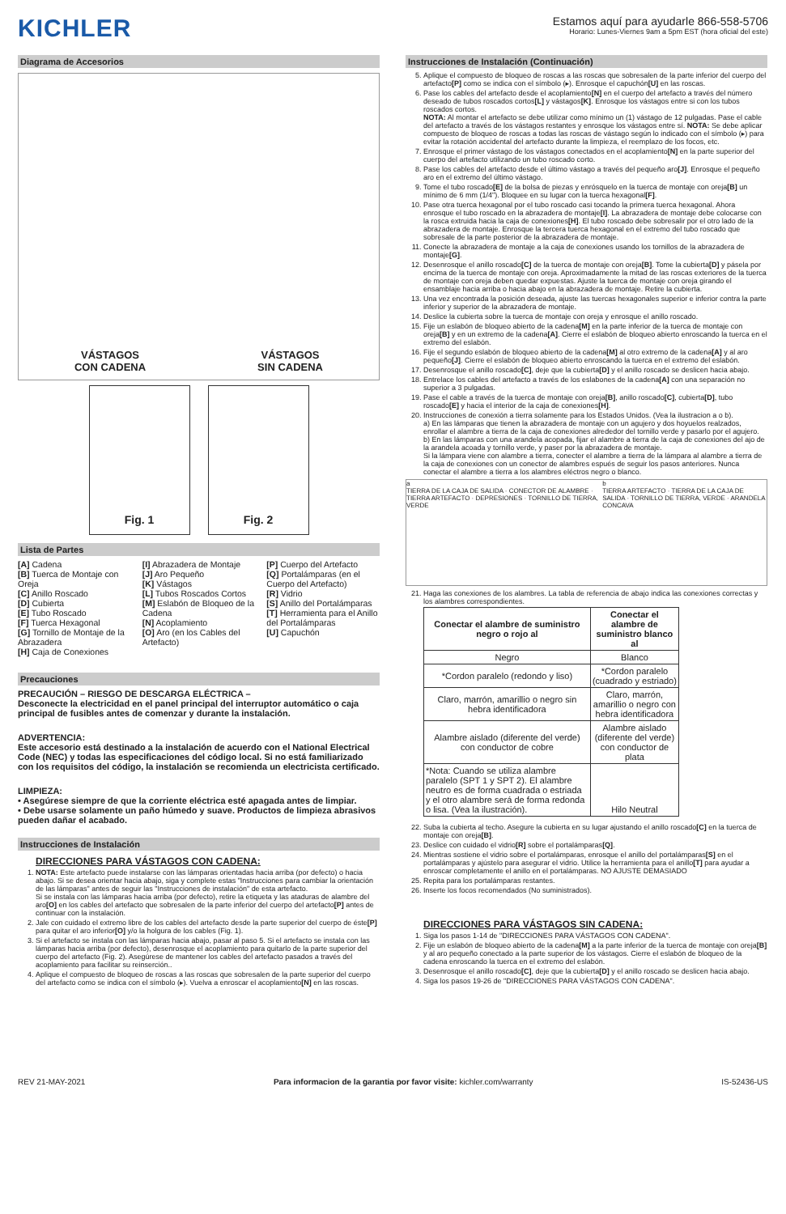KICHLER
Estamos aquí para ayudarle 866-558-5706
Horario: Lunes-Viernes 9am a 5pm EST (hora oficial del este)
Diagrama de Accesorios
VÁSTAGOS
CON CADENA
VÁSTAGOS
SIN CADENA
Fig. 1 Fig. 2
Lista de Partes
[A] Cadena
[B] Tuerca de Montaje con Oreja
[C] Anillo Roscado
[D] Cubierta
[E] Tubo Roscado
[F] Tuerca Hexagonal
[G] Tornillo de Montaje de la Abrazadera
[H] Caja de Conexiones
[I] Abrazadera de Montaje
[J] Aro Pequeño
[K] Vástagos
[L] Tubos Roscados Cortos
[M] Eslabón de Bloqueo de la Cadena
[N] Acoplamiento
[O] Aro (en los Cables del Artefacto)
[P] Cuerpo del Artefacto
[Q] Portalámparas (en el Cuerpo del Artefacto)
[R] Vidrio
[S] Anillo del Portalámparas
[T] Herramienta para el Anillo del Portalámparas
[U] Capuchón
Precauciones
PRECAUCIÓN – RIESGO DE DESCARGA ELÉCTRICA –
Desconecte la electricidad en el panel principal del interruptor automático o caja principal de fusibles antes de comenzar y durante la instalación.
ADVERTENCIA:
Este accesorio está destinado a la instalación de acuerdo con el National Electrical Code (NEC) y todas las especificaciones del código local. Si no está familiarizado con los requisitos del código, la instalación se recomienda un electricista certificado.
LIMPIEZA:
• Asegúrese siempre de que la corriente eléctrica esté apagada antes de limpiar.
• Debe usarse solamente un paño húmedo y suave. Productos de limpieza abrasivos pueden dañar el acabado.
Instrucciones de Instalación
DIRECCIONES PARA VÁSTAGOS CON CADENA:
1. NOTA: Este artefacto puede instalarse con las lámparas orientadas hacia arriba (por defecto) o hacia abajo. Si se desea orientar hacia abajo, siga y complete estas "Instrucciones para cambiar la orientación de las lámparas" antes de seguir las "Instrucciones de instalación" de esta artefacto.
Si se instala con las lámparas hacia arriba (por defecto), retire la etiqueta y las ataduras de alambre del aro[O] en los cables del artefacto que sobresalen de la parte inferior del cuerpo del artefacto[P] antes de continuar con la instalación.
2. Jale con cuidado el extremo libre de los cables del artefacto desde la parte superior del cuerpo de éste[P] para quitar el aro inferior[O] y/o la holgura de los cables (Fig. 1).
3. Si el artefacto se instala con las lámparas hacia abajo, pasar al paso 5. Si el artefacto se instala con las lámparas hacia arriba (por defecto), desenrosque el acoplamiento para quitarlo de la parte superior del cuerpo del artefacto (Fig. 2). Asegúrese de mantener los cables del artefacto pasados a través del acoplamiento para facilitar su reinserción..
4. Aplique el compuesto de bloqueo de roscas a las roscas que sobresalen de la parte superior del cuerpo del artefacto como se indica con el símbolo (▸). Vuelva a enroscar el acoplamiento[N] en las roscas.
Instrucciones de Instalación (Continuación)
5. Aplique el compuesto de bloqueo de roscas a las roscas que sobresalen de la parte inferior del cuerpo del artefacto[P] como se indica con el símbolo (▸). Enrosque el capuchón[U] en las roscas.
6. Pase los cables del artefacto desde el acoplamiento[N] en el cuerpo del artefacto a través del número deseado de tubos roscados cortos[L] y vástagos[K]. Enrosque los vástagos entre si con los tubos roscados cortos.
NOTA: Al montar el artefacto se debe utilizar como mínimo un (1) vástago de 12 pulgadas. Pase el cable del artefacto a través de los vástagos restantes y enrosque los vástagos entre sí. NOTA: Se debe aplicar compuesto de bloqueo de roscas a todas las roscas de vástago según lo indicado con el símbolo (▸) para evitar la rotación accidental del artefacto durante la limpieza, el reemplazo de los focos, etc.
7. Enrosque el primer vástago de los vástagos conectados en el acoplamiento[N] en la parte superior del cuerpo del artefacto utilizando un tubo roscado corto.
8. Pase los cables del artefacto desde el último vástago a través del pequeño aro[J]. Enrosque el pequeño aro en el extremo del último vástago.
9. Tome el tubo roscado[E] de la bolsa de piezas y enrósquelo en la tuerca de montaje con oreja[B] un mínimo de 6 mm (1/4"). Bloquee en su lugar con la tuerca hexagonal[F].
10. Pase otra tuerca hexagonal por el tubo roscado casi tocando la primera tuerca hexagonal. Ahora enrosque el tubo roscado en la abrazadera de montaje[I]. La abrazadera de montaje debe colocarse con la rosca extruida hacia la caja de conexiones[H]. El tubo roscado debe sobresalir por el otro lado de la abrazadera de montaje. Enrosque la tercera tuerca hexagonal en el extremo del tubo roscado que sobresale de la parte posterior de la abrazadera de montaje.
11. Conecte la abrazadera de montaje a la caja de conexiones usando los tornillos de la abrazadera de montaje[G].
12. Desenrosque el anillo roscado[C] de la tuerca de montaje con oreja[B]. Tome la cubierta[D] y pásela por encima de la tuerca de montaje con oreja. Aproximadamente la mitad de las roscas exteriores de la tuerca de montaje con oreja deben quedar expuestas. Ajuste la tuerca de montaje con oreja girando el ensamblaje hacia arriba o hacia abajo en la abrazadera de montaje. Retire la cubierta.
13. Una vez encontrada la posición deseada, ajuste las tuercas hexagonales superior e inferior contra la parte inferior y superior de la abrazadera de montaje.
14. Deslice la cubierta sobre la tuerca de montaje con oreja y enrosque el anillo roscado.
15. Fije un eslabón de bloqueo abierto de la cadena[M] en la parte inferior de la tuerca de montaje con oreja[B] y en un extremo de la cadena[A]. Cierre el eslabón de bloqueo abierto enroscando la tuerca en el extremo del eslabón.
16. Fije el segundo eslabón de bloqueo abierto de la cadena[M] al otro extremo de la cadena[A] y al aro pequeño[J]. Cierre el eslabón de bloqueo abierto enroscando la tuerca en el extremo del eslabón.
17. Desenrosque el anillo roscado[C], deje que la cubierta[D] y el anillo roscado se deslicen hacia abajo.
18. Entrelace los cables del artefacto a través de los eslabones de la cadena[A] con una separación no superior a 3 pulgadas.
19. Pase el cable a través de la tuerca de montaje con oreja[B], anillo roscado[C], cubierta[D], tubo roscado[E] y hacia el interior de la caja de conexiones[H].
20. Instrucciones de conexión a tierra solamente para los Estados Unidos. (Vea la ilustracion a o b).
a) En las lámparas que tienen la abrazadera de montaje con un agujero y dos hoyuelos realzados, enrollar el alambre a tierra de la caja de conexiones alrededor del tornillo verde y pasarlo por el agujero.
b) En las lámparas con una arandela acopada, fijar el alambre a tierra de la caja de conexiones del ajo de la arandela acoada y tornillo verde, y paser por la abrazadera de montaje.
Si la lámpara viene con alambre a tierra, conecter el alambre a tierra de la lámpara al alambre a tierra de la caja de conexiones con un conector de alambres espués de seguir los pasos anteriores. Nunca conectar el alambre a tierra a los alambres eléctros negro o blanco.
a
TIERRA DE LA CAJA DE SALIDA · CONECTOR DE ALAMBRE · TIERRA ARTEFACTO · DEPRESIONES · TORNILLO DE TIERRA, VERDE
b
TIERRA ARTEFACTO · TIERRA DE LA CAJA DE SALIDA · TORNILLO DE TIERRA, VERDE · ARANDELA CONCAVA
21. Haga las conexiones de los alambres. La tabla de referencia de abajo indica las conexiones correctas y los alambres correspondientes.
| Conectar el alambre de suministro negro o rojo al | Conectar el alambre de suministro blanco al |
| --- | --- |
| Negro | Blanco |
| *Cordon paralelo (redondo y liso) | *Cordon paralelo (cuadrado y estriado) |
| Claro, marrón, amarillio o negro sin hebra identificadora | Claro, marrón, amarillio o negro con hebra identificadora |
| Alambre aislado (diferente del verde) con conductor de cobre | Alambre aislado (diferente del verde) con conductor de plata |
| *Nota: Cuando se utiliza alambre paralelo (SPT 1 y SPT 2). El alambre neutro es de forma cuadrada o estriada y el otro alambre será de forma redonda o lisa. (Vea la ilustración). | Hilo Neutral |
22. Suba la cubierta al techo. Asegure la cubierta en su lugar ajustando el anillo roscado[C] en la tuerca de montaje con oreja[B].
23. Deslice con cuidado el vidrio[R] sobre el portalámparas[Q].
24. Mientras sostiene el vidrio sobre el portalámparas, enrosque el anillo del portalámparas[S] en el portalámparas y ajústelo para asegurar el vidrio. Utilice la herramienta para el anillo[T] para ayudar a enroscar completamente el anillo en el portalámparas. NO AJUSTE DEMASIADO
25. Repita para los portalámparas restantes.
26. Inserte los focos recomendados (No suministrados).
DIRECCIONES PARA VÁSTAGOS SIN CADENA:
1. Siga los pasos 1-14 de "DIRECCIONES PARA VÁSTAGOS CON CADENA".
2. Fije un eslabón de bloqueo abierto de la cadena[M] a la parte inferior de la tuerca de montaje con oreja[B] y al aro pequeño conectado a la parte superior de los vástagos. Cierre el eslabón de bloqueo de la cadena enroscando la tuerca en el extremo del eslabón.
3. Desenrosque el anillo roscado[C], deje que la cubierta[D] y el anillo roscado se deslicen hacia abajo.
4. Siga los pasos 19-26 de "DIRECCIONES PARA VÁSTAGOS CON CADENA".
REV 21-MAY-2021 Para informacion de la garantia por favor visite: kichler.com/warranty IS-52436-US